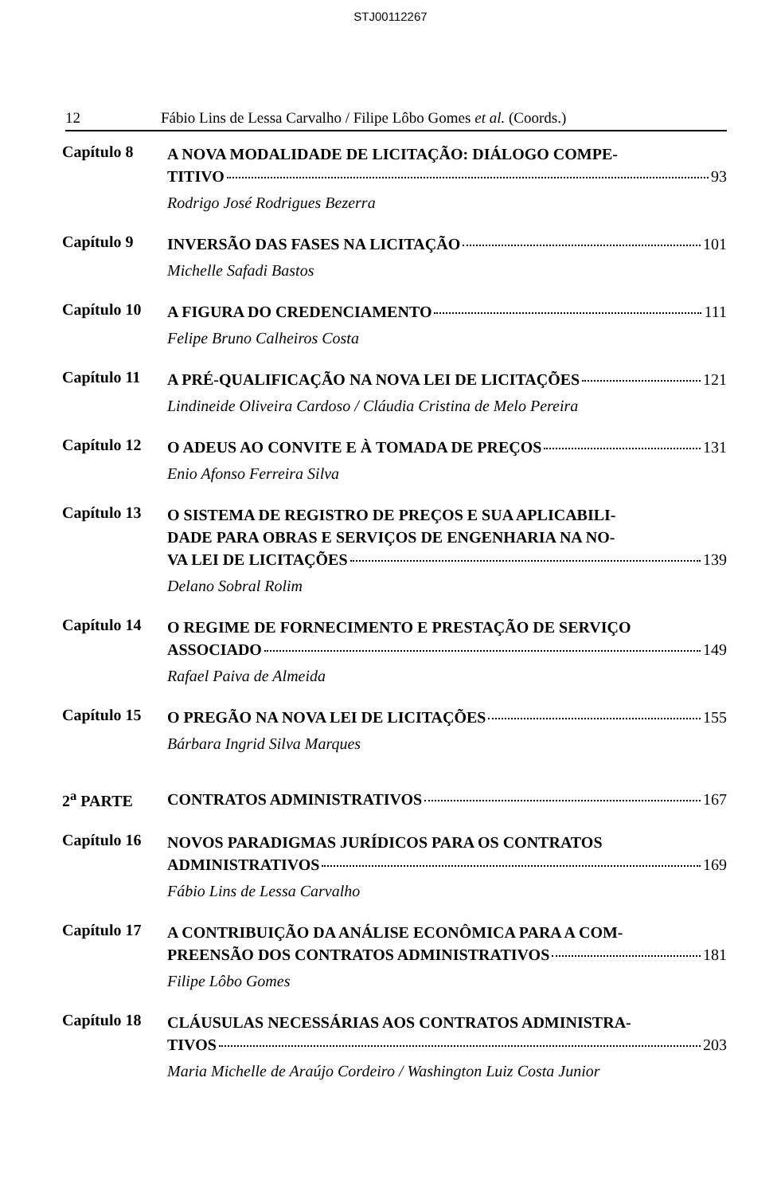STJ00112267
12 Fábio Lins de Lessa Carvalho / Filipe Lôbo Gomes et al. (Coords.)
Capítulo 8
A NOVA MODALIDADE DE LICITAÇÃO: DIÁLOGO COMPE-
TITIVO 93
Rodrigo José Rodrigues Bezerra
Capítulo 9
INVERSÃO DAS FASES NA LICITAÇÃO 101
Michelle Safadi Bastos
Capítulo 10
A FIGURA DO CREDENCIAMENTO 111
Felipe Bruno Calheiros Costa
Capítulo 11
A PRÉ-QUALIFICAÇÃO NA NOVA LEI DE LICITAÇÕES 121
Lindineide Oliveira Cardoso / Cláudia Cristina de Melo Pereira
Capítulo 12
O ADEUS AO CONVITE E À TOMADA DE PREÇOS 131
Enio Afonso Ferreira Silva
Capítulo 13
O SISTEMA DE REGISTRO DE PREÇOS E SUA APLICABILI-
DADE PARA OBRAS E SERVIÇOS DE ENGENHARIA NA NO-
VA LEI DE LICITAÇÕES 139
Delano Sobral Rolim
Capítulo 14
O REGIME DE FORNECIMENTO E PRESTAÇÃO DE SERVIÇO
ASSOCIADO 149
Rafael Paiva de Almeida
Capítulo 15
O PREGÃO NA NOVA LEI DE LICITAÇÕES 155
Bárbara Ingrid Silva Marques
2<sup>a</sup> PARTE
CONTRATOS ADMINISTRATIVOS 167
Capítulo 16
NOVOS PARADIGMAS JURÍDICOS PARA OS CONTRATOS
ADMINISTRATIVOS 169
Fábio Lins de Lessa Carvalho
Capítulo 17
A CONTRIBUIÇÃO DA ANÁLISE ECONÔMICA PARA A COM-
PREENSÃO DOS CONTRATOS ADMINISTRATIVOS 181
Filipe Lôbo Gomes
Capítulo 18
CLÁUSULAS NECESSÁRIAS AOS CONTRATOS ADMINISTRA-
TIVOS 203
Maria Michelle de Araújo Cordeiro / Washington Luiz Costa Junior